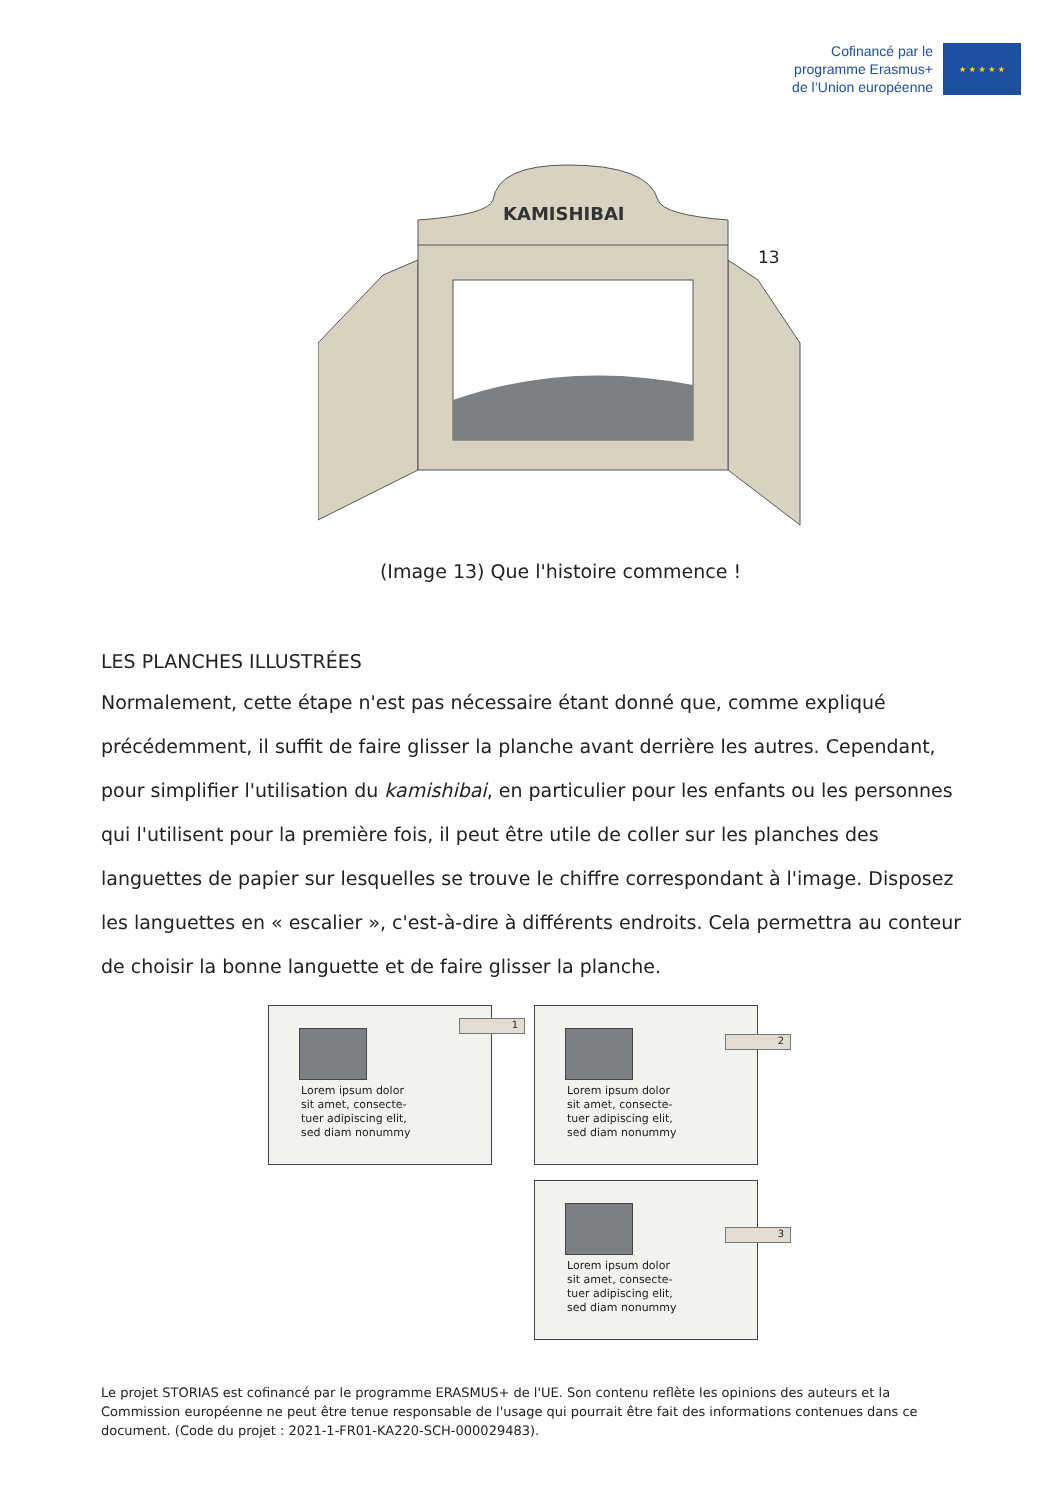Cofinancé par le
programme Erasmus+
de l’Union européenne
★ ★ ★ ★ ★
KAMISHIBAI
(Image 13) Que l'histoire commence !
13
LES PLANCHES ILLUSTRÉES
Normalement, cette étape n'est pas nécessaire étant donné que, comme expliqué précédemment, il suffit de faire glisser la planche avant derrière les autres. Cependant, pour simplifier l'utilisation du kamishibai, en particulier pour les enfants ou les personnes qui l'utilisent pour la première fois, il peut être utile de coller sur les planches des languettes de papier sur lesquelles se trouve le chiffre correspondant à l'image. Disposez les languettes en « escalier », c'est-à-dire à différents endroits. Cela permettra au conteur de choisir la bonne languette et de faire glisser la planche.
Lorem ipsum dolor
sit amet, consecte-
tuer adipiscing elit,
sed diam nonummy
1
Lorem ipsum dolor
sit amet, consecte-
tuer adipiscing elit,
sed diam nonummy
2
Lorem ipsum dolor
sit amet, consecte-
tuer adipiscing elit,
sed diam nonummy
3
Le projet STORIAS est cofinancé par le programme ERASMUS+ de l'UE. Son contenu reflète les opinions des auteurs et la Commission européenne ne peut être tenue responsable de l'usage qui pourrait être fait des informations contenues dans ce document. (Code du projet : 2021-1-FR01-KA220-SCH-000029483).